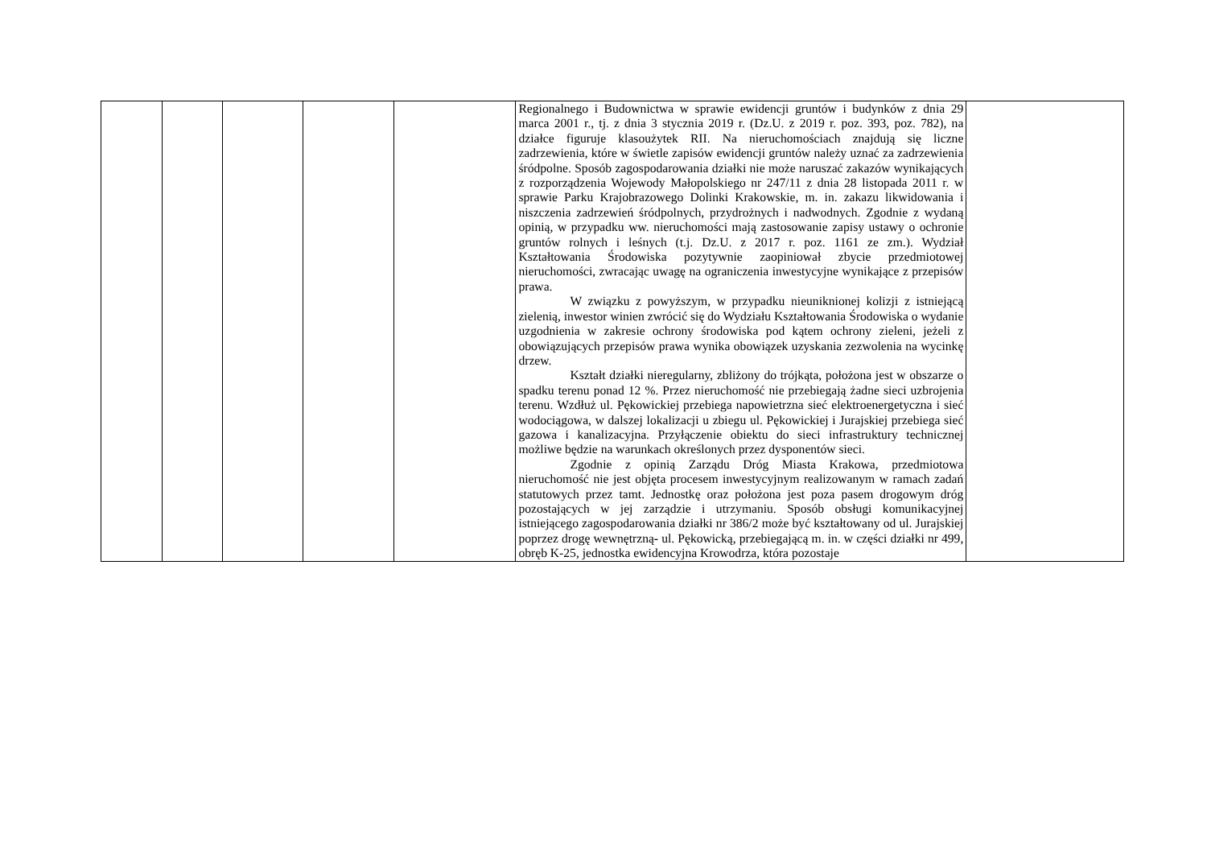| | | | | | Regionalnego i Budownictwa w sprawie ewidencji gruntów i budynków z dnia 29 marca 2001 r., tj. z dnia 3 stycznia 2019 r. (Dz.U. z 2019 r. poz. 393, poz. 782), na działce figuruje klasoużytek RII. Na nieruchomościach znajdują się liczne zadrzewienia, które w świetle zapisów ewidencji gruntów należy uznać za zadrzewienia śródpolne. Sposób zagospodarowania działki nie może naruszać zakazów wynikających z rozporządzenia Wojewody Małopolskiego nr 247/11 z dnia 28 listopada 2011 r. w sprawie Parku Krajobrazowego Dolinki Krakowskie, m. in. zakazu likwidowania i niszczenia zadrzewień śródpolnych, przydrożnych i nadwodnych. Zgodnie z wydaną opinią, w przypadku ww. nieruchomości mają zastosowanie zapisy ustawy o ochronie gruntów rolnych i leśnych (t.j. Dz.U. z 2017 r. poz. 1161 ze zm.). Wydział Kształtowania Środowiska pozytywnie zaopiniował zbycie przedmiotowej nieruchomości, zwracając uwagę na ograniczenia inwestycyjne wynikające z przepisów prawa. W związku z powyższym, w przypadku nieuniknionej kolizji z istniejącą zielenią, inwestor winien zwrócić się do Wydziału Kształtowania Środowiska o wydanie uzgodnienia w zakresie ochrony środowiska pod kątem ochrony zieleni, jeżeli z obowiązujących przepisów prawa wynika obowiązek uzyskania zezwolenia na wycinkę drzew. Kształt działki nieregularny, zbliżony do trójkąta, położona jest w obszarze o spadku terenu ponad 12 %. Przez nieruchomość nie przebiegają żadne sieci uzbrojenia terenu. Wzdłuż ul. Pękowickiej przebiega napowietrzna sieć elektroenergetyczna i sieć wodociągowa, w dalszej lokalizacji u zbiegu ul. Pękowickiej i Jurajskiej przebiega sieć gazowa i kanalizacyjna. Przyłączenie obiektu do sieci infrastruktury technicznej możliwe będzie na warunkach określonych przez dysponentów sieci. Zgodnie z opinią Zarządu Dróg Miasta Krakowa, przedmiotowa nieruchomość nie jest objęta procesem inwestycyjnym realizowanym w ramach zadań statutowych przez tamt. Jednostkę oraz położona jest poza pasem drogowym dróg pozostających w jej zarządzie i utrzymaniu. Sposób obsługi komunikacyjnej istniejącego zagospodarowania działki nr 386/2 może być kształtowany od ul. Jurajskiej poprzez drogę wewnętrzną - ul. Pękowicką, przebiegającą m. in. w części działki nr 499, obręb K-25, jednostka ewidencyjna Krowodrza, która pozostaje | |